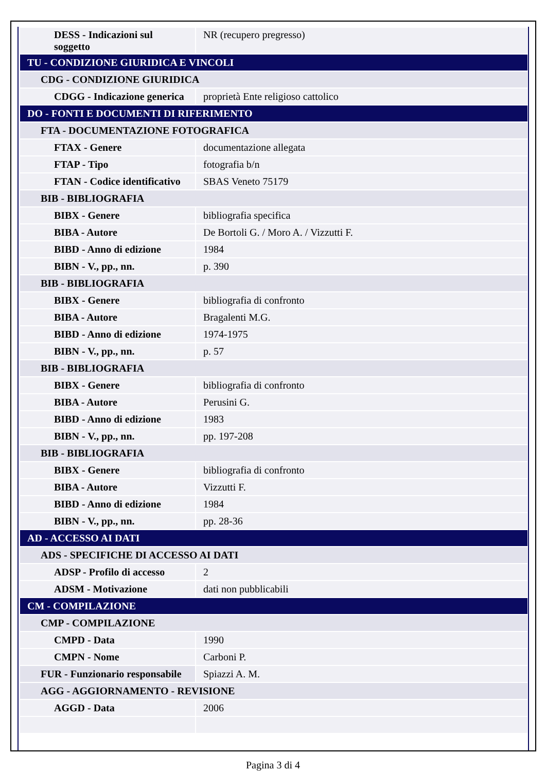| DESS - Indicazioni sul soggetto | NR (recupero pregresso) |
| TU - CONDIZIONE GIURIDICA E VINCOLI | |
| CDG - CONDIZIONE GIURIDICA | |
| CDGG - Indicazione generica | proprietà Ente religioso cattolico |
| DO - FONTI E DOCUMENTI DI RIFERIMENTO | |
| FTA - DOCUMENTAZIONE FOTOGRAFICA | |
| FTAX - Genere | documentazione allegata |
| FTAP - Tipo | fotografia b/n |
| FTAN - Codice identificativo | SBAS Veneto 75179 |
| BIB - BIBLIOGRAFIA | |
| BIBX - Genere | bibliografia specifica |
| BIBA - Autore | De Bortoli G. / Moro A. / Vizzutti F. |
| BIBD - Anno di edizione | 1984 |
| BIBN - V., pp., nn. | p. 390 |
| BIB - BIBLIOGRAFIA | |
| BIBX - Genere | bibliografia di confronto |
| BIBA - Autore | Bragalenti M.G. |
| BIBD - Anno di edizione | 1974-1975 |
| BIBN - V., pp., nn. | p. 57 |
| BIB - BIBLIOGRAFIA | |
| BIBX - Genere | bibliografia di confronto |
| BIBA - Autore | Perusini G. |
| BIBD - Anno di edizione | 1983 |
| BIBN - V., pp., nn. | pp. 197-208 |
| BIB - BIBLIOGRAFIA | |
| BIBX - Genere | bibliografia di confronto |
| BIBA - Autore | Vizzutti F. |
| BIBD - Anno di edizione | 1984 |
| BIBN - V., pp., nn. | pp. 28-36 |
| AD - ACCESSO AI DATI | |
| ADS - SPECIFICHE DI ACCESSO AI DATI | |
| ADSP - Profilo di accesso | 2 |
| ADSM - Motivazione | dati non pubblicabili |
| CM - COMPILAZIONE | |
| CMP - COMPILAZIONE | |
| CMPD - Data | 1990 |
| CMPN - Nome | Carboni P. |
| FUR - Funzionario responsabile | Spiazzi A. M. |
| AGG - AGGIORNAMENTO - REVISIONE | |
| AGGD - Data | 2006 |
Pagina 3 di 4